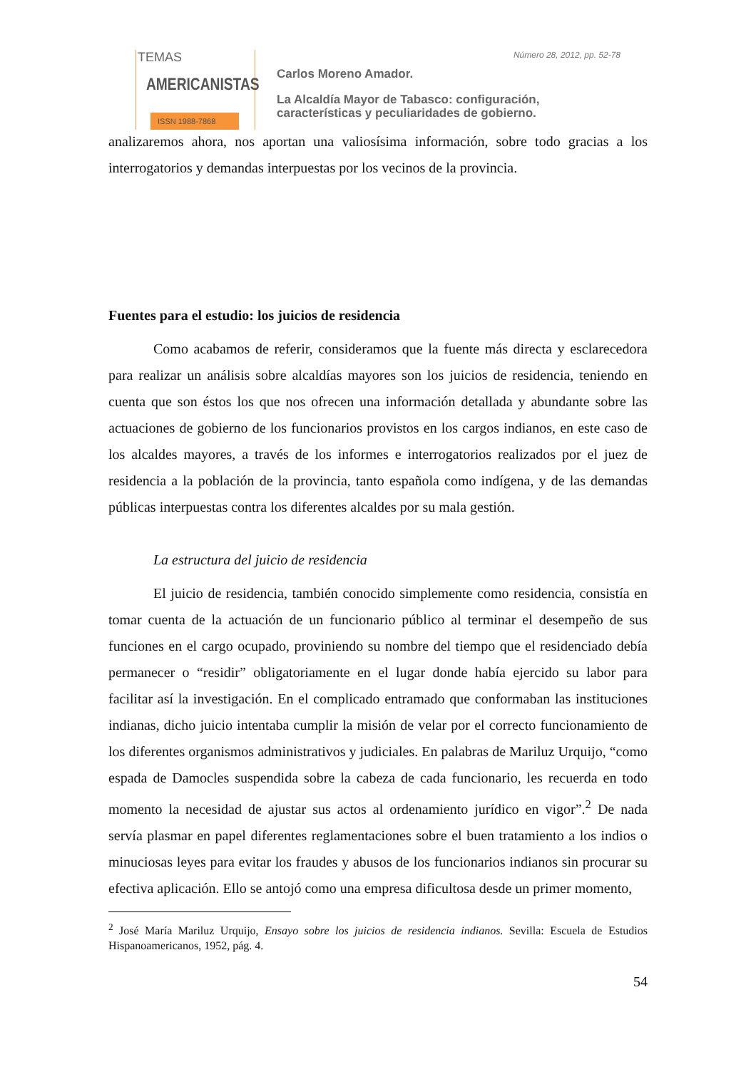TEMAS
AMERICANISTAS
ISSN 1988-7868
Número 28, 2012, pp. 52-78
Carlos Moreno Amador.
La Alcaldía Mayor de Tabasco: configuración,
características y peculiaridades de gobierno.
analizaremos ahora, nos aportan una valiosísima información, sobre todo gracias a los interrogatorios y demandas interpuestas por los vecinos de la provincia.
Fuentes para el estudio: los juicios de residencia
Como acabamos de referir, consideramos que la fuente más directa y esclarecedora para realizar un análisis sobre alcaldías mayores son los juicios de residencia, teniendo en cuenta que son éstos los que nos ofrecen una información detallada y abundante sobre las actuaciones de gobierno de los funcionarios provistos en los cargos indianos, en este caso de los alcaldes mayores, a través de los informes e interrogatorios realizados por el juez de residencia a la población de la provincia, tanto española como indígena, y de las demandas públicas interpuestas contra los diferentes alcaldes por su mala gestión.
La estructura del juicio de residencia
El juicio de residencia, también conocido simplemente como residencia, consistía en tomar cuenta de la actuación de un funcionario público al terminar el desempeño de sus funciones en el cargo ocupado, proviniendo su nombre del tiempo que el residenciado debía permanecer o “residir” obligatoriamente en el lugar donde había ejercido su labor para facilitar así la investigación. En el complicado entramado que conformaban las instituciones indianas, dicho juicio intentaba cumplir la misión de velar por el correcto funcionamiento de los diferentes organismos administrativos y judiciales. En palabras de Mariluz Urquijo, “como espada de Damocles suspendida sobre la cabeza de cada funcionario, les recuerda en todo momento la necesidad de ajustar sus actos al ordenamiento jurídico en vigor”.<sup>2</sup> De nada servía plasmar en papel diferentes reglamentaciones sobre el buen tratamiento a los indios o minuciosas leyes para evitar los fraudes y abusos de los funcionarios indianos sin procurar su efectiva aplicación. Ello se antojó como una empresa dificultosa desde un primer momento,
<sup>2</sup> José María Mariluz Urquijo, Ensayo sobre los juicios de residencia indianos. Sevilla: Escuela de Estudios Hispanoamericanos, 1952, pág. 4.
54